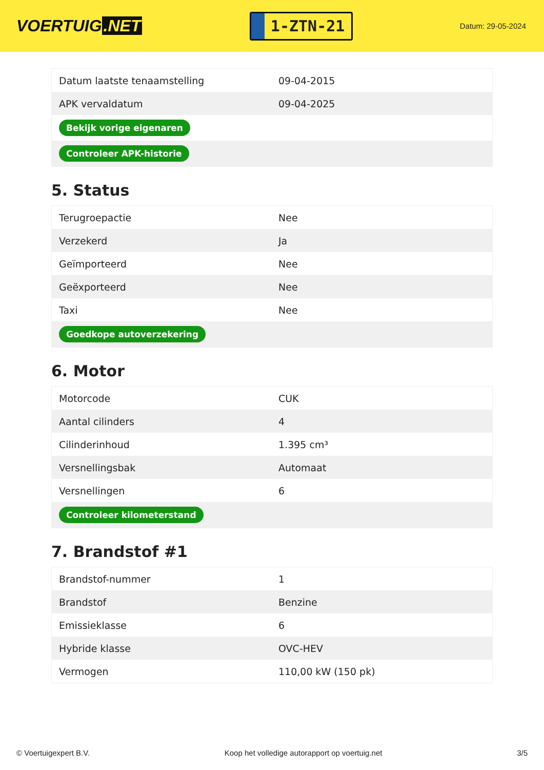VOERTUIG.NET
1-ZTN-21
Datum: 29-05-2024
| Datum laatste tenaamstelling | 09-04-2015 |
| APK vervaldatum | 09-04-2025 |
| Bekijk vorige eigenaren | |
| Controleer APK-historie | |
5. Status
| Terugroepactie | Nee |
| Verzekerd | Ja |
| Geïmporteerd | Nee |
| Geëxporteerd | Nee |
| Taxi | Nee |
| Goedkope autoverzekering | |
6. Motor
| Motorcode | CUK |
| Aantal cilinders | 4 |
| Cilinderinhoud | 1.395 cm³ |
| Versnellingsbak | Automaat |
| Versnellingen | 6 |
| Controleer kilometerstand | |
7. Brandstof #1
| Brandstof-nummer | 1 |
| Brandstof | Benzine |
| Emissieklasse | 6 |
| Hybride klasse | OVC-HEV |
| Vermogen | 110,00 kW (150 pk) |
© Voertuigexpert B.V. Koop het volledige autorapport op voertuig.net 3/5